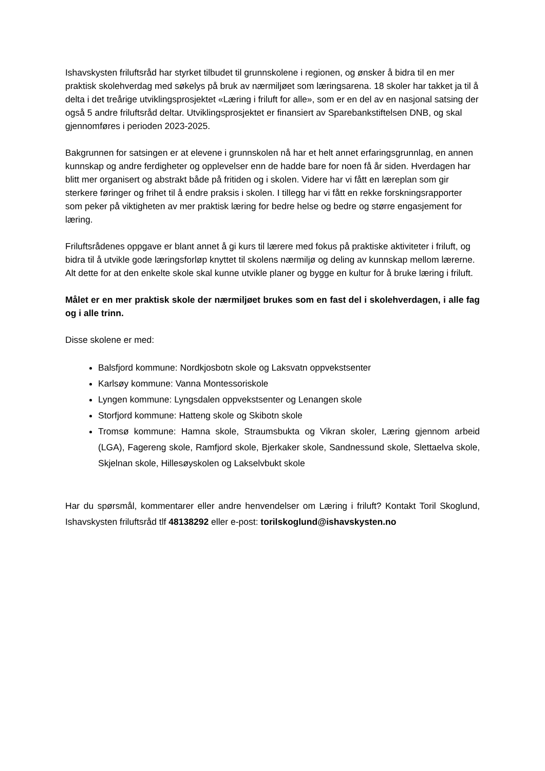Ishavskysten friluftsråd har styrket tilbudet til grunnskolene i regionen, og ønsker å bidra til en mer praktisk skolehverdag med søkelys på bruk av nærmiljøet som læringsarena. 18 skoler har takket ja til å delta i det treårige utviklingsprosjektet «Læring i friluft for alle», som er en del av en nasjonal satsing der også 5 andre friluftsråd deltar. Utviklingsprosjektet er finansiert av Sparebankstiftelsen DNB, og skal gjennomføres i perioden 2023-2025.
Bakgrunnen for satsingen er at elevene i grunnskolen nå har et helt annet erfaringsgrunnlag, en annen kunnskap og andre ferdigheter og opplevelser enn de hadde bare for noen få år siden. Hverdagen har blitt mer organisert og abstrakt både på fritiden og i skolen. Videre har vi fått en læreplan som gir sterkere føringer og frihet til å endre praksis i skolen. I tillegg har vi fått en rekke forskningsrapporter som peker på viktigheten av mer praktisk læring for bedre helse og bedre og større engasjement for læring.
Friluftsrådenes oppgave er blant annet å gi kurs til lærere med fokus på praktiske aktiviteter i friluft, og bidra til å utvikle gode læringsforløp knyttet til skolens nærmiljø og deling av kunnskap mellom lærerne. Alt dette for at den enkelte skole skal kunne utvikle planer og bygge en kultur for å bruke læring i friluft.
Målet er en mer praktisk skole der nærmiljøet brukes som en fast del i skolehverdagen, i alle fag og i alle trinn.
Disse skolene er med:
Balsfjord kommune: Nordkjosbotn skole og Laksvatn oppvekstsenter
Karlsøy kommune: Vanna Montessoriskole
Lyngen kommune: Lyngsdalen oppvekstsenter og Lenangen skole
Storfjord kommune: Hatteng skole og Skibotn skole
Tromsø kommune: Hamna skole, Straumsbukta og Vikran skoler, Læring gjennom arbeid (LGA), Fagereng skole, Ramfjord skole, Bjerkaker skole, Sandnessund skole, Slettaelva skole, Skjelnan skole, Hillesøyskolen og Lakselvbukt skole
Har du spørsmål, kommentarer eller andre henvendelser om Læring i friluft? Kontakt Toril Skoglund, Ishavskysten friluftsråd tlf 48138292 eller e-post: torilskoglund@ishavskysten.no